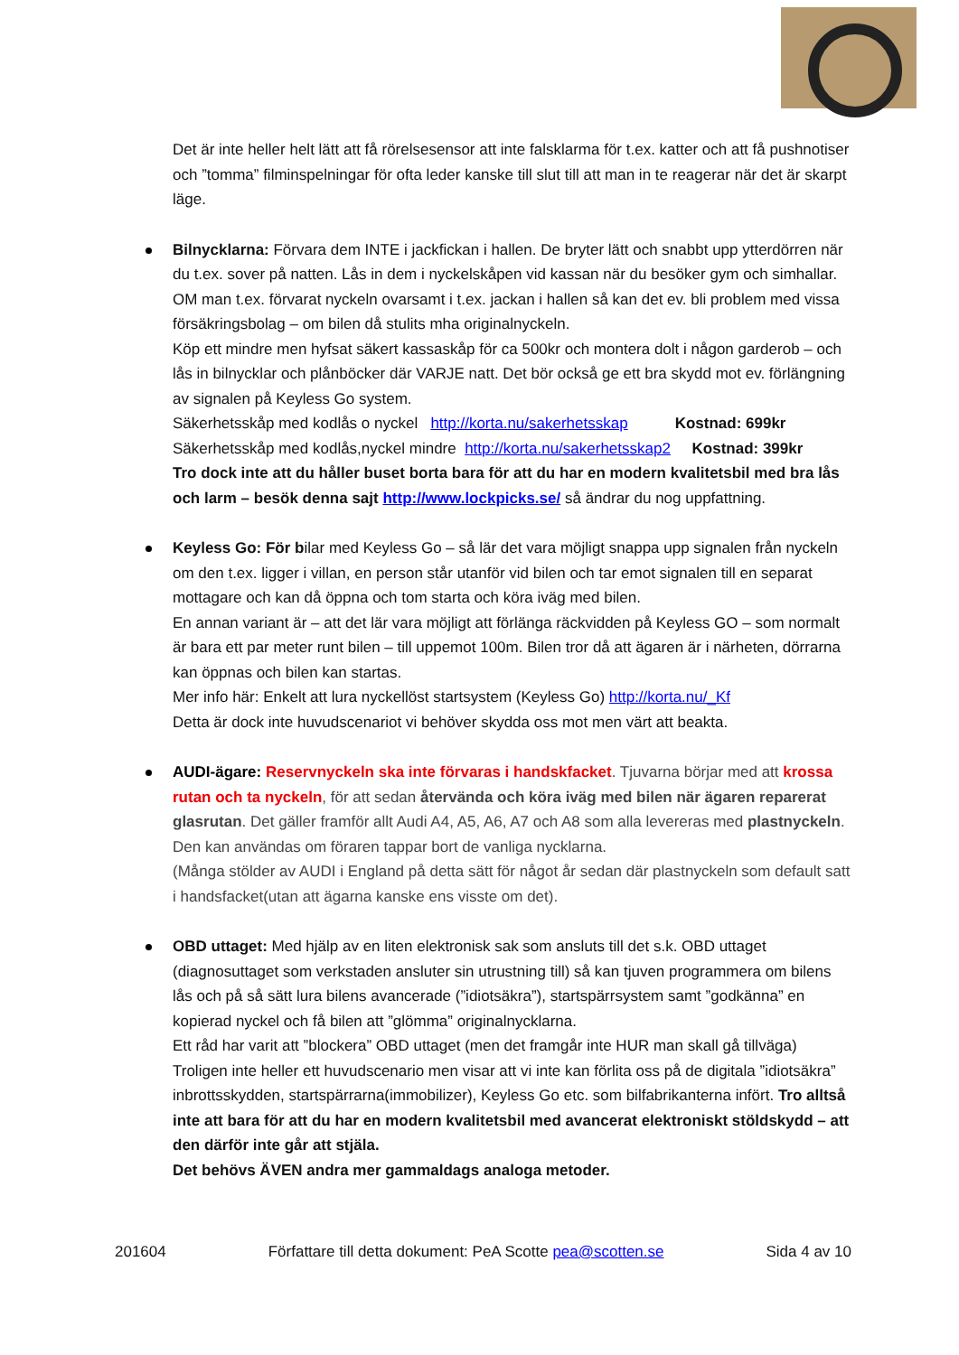Det är inte heller helt lätt att få rörelsesensor att inte falsklarma för t.ex. katter och att få pushnotiser och ”tomma” filminspelningar för ofta leder kanske till slut till att man in te reagerar när det är skarpt läge.
Bilnycklarna: Förvara dem INTE i jackfickan i hallen. De bryter lätt och snabbt upp ytterdörren när du t.ex. sover på natten. Lås in dem i nyckelskåpen vid kassan när du besöker gym och simhallar. OM man t.ex. förvarat nyckeln ovarsamt i t.ex. jackan i hallen så kan det ev. bli problem med vissa försäkringsbolag – om bilen då stulits mha originalnyckeln.
Köp ett mindre men hyfsat säkert kassaskåp för ca 500kr och montera dolt i någon garderob – och lås in bilnycklar och plånböcker där VARJE natt. Det bör också ge ett bra skydd mot ev. förlängning av signalen på Keyless Go system.
Säkerhetsskåp med kodlås o nyckel http://korta.nu/sakerhetsskap Kostnad: 699kr
Säkerhetsskåp med kodlås,nyckel mindre http://korta.nu/sakerhetsskap2 Kostnad: 399kr
Tro dock inte att du håller buset borta bara för att du har en modern kvalitetsbil med bra lås och larm – besök denna sajt http://www.lockpicks.se/ så ändrar du nog uppfattning.
Keyless Go: För bilar med Keyless Go – så lär det vara möjligt snappa upp signalen från nyckeln om den t.ex. ligger i villan, en person står utanför vid bilen och tar emot signalen till en separat mottagare och kan då öppna och tom starta och köra iväg med bilen.
En annan variant är – att det lär vara möjligt att förlänga räckvidden på Keyless GO – som normalt är bara ett par meter runt bilen – till uppemot 100m. Bilen tror då att ägaren är i närheten, dörrarna kan öppnas och bilen kan startas.
Mer info här: Enkelt att lura nyckellöst startsystem (Keyless Go) http://korta.nu/_Kf
Detta är dock inte huvudscenariot vi behöver skydda oss mot men värt att beakta.
AUDI-ägare: Reservnyckeln ska inte förvaras i handskfacket. Tjuvarna börjar med att krossa rutan och ta nyckeln, för att sedan återvända och köra iväg med bilen när ägaren reparerat glasrutan. Det gäller framför allt Audi A4, A5, A6, A7 och A8 som alla levereras med plastnyckeln. Den kan användas om föraren tappar bort de vanliga nycklarna.
(Många stölder av AUDI i England på detta sätt för något år sedan där plastnyckeln som default satt i handsfacket(utan att ägarna kanske ens visste om det).
OBD uttaget: Med hjälp av en liten elektronisk sak som ansluts till det s.k. OBD uttaget (diagnosuttaget som verkstaden ansluter sin utrustning till) så kan tjuven programmera om bilens lås och på så sätt lura bilens avancerade (”idiotsäkra”), startspärrsystem samt ”godkänna” en kopierad nyckel och få bilen att ”glömma” originalnycklarna.
Ett råd har varit att ”blockera” OBD uttaget (men det framgår inte HUR man skall gå tillväga)
Troligen inte heller ett huvudscenario men visar att vi inte kan förlita oss på de digitala ”idiotsäkra” inbrottsskydden, startspärrarna(immobilizer), Keyless Go etc. som bilfabrikanterna infört. Tro alltså inte att bara för att du har en modern kvalitetsbil med avancerat elektroniskt stöldskydd – att den därför inte går att stjäla.
Det behövs ÄVEN andra mer gammaldags analoga metoder.
201604 Författare till detta dokument: PeA Scotte pea@scotten.se Sida 4 av 10